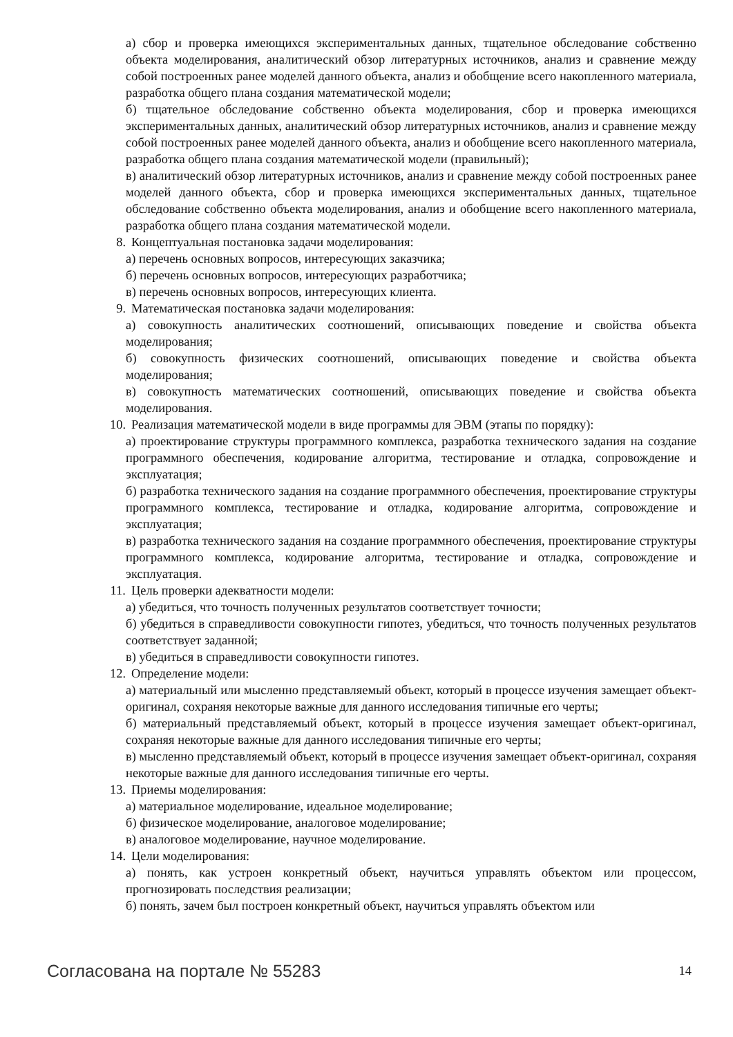а) сбор и проверка имеющихся экспериментальных данных, тщательное обследование собственно объекта моделирования, аналитический обзор литературных источников, анализ и сравнение между собой построенных ранее моделей данного объекта, анализ и обобщение всего накопленного материала, разработка общего плана создания математической модели;
б) тщательное обследование собственно объекта моделирования, сбор и проверка имеющихся экспериментальных данных, аналитический обзор литературных источников, анализ и сравнение между собой построенных ранее моделей данного объекта, анализ и обобщение всего накопленного материала, разработка общего плана создания математической модели (правильный);
в) аналитический обзор литературных источников, анализ и сравнение между собой построенных ранее моделей данного объекта, сбор и проверка имеющихся экспериментальных данных, тщательное обследование собственно объекта моделирования, анализ и обобщение всего накопленного материала, разработка общего плана создания математической модели.
8. Концептуальная постановка задачи моделирования:
а) перечень основных вопросов, интересующих заказчика;
б) перечень основных вопросов, интересующих разработчика;
в) перечень основных вопросов, интересующих клиента.
9. Математическая постановка задачи моделирования:
а) совокупность аналитических соотношений, описывающих поведение и свойства объекта моделирования;
б) совокупность физических соотношений, описывающих поведение и свойства объекта моделирования;
в) совокупность математических соотношений, описывающих поведение и свойства объекта моделирования.
10. Реализация математической модели в виде программы для ЭВМ (этапы по порядку):
а) проектирование структуры программного комплекса, разработка технического задания на создание программного обеспечения, кодирование алгоритма, тестирование и отладка, сопровождение и эксплуатация;
б) разработка технического задания на создание программного обеспечения, проектирование структуры программного комплекса, тестирование и отладка, кодирование алгоритма, сопровождение и эксплуатация;
в) разработка технического задания на создание программного обеспечения, проектирование структуры программного комплекса, кодирование алгоритма, тестирование и отладка, сопровождение и эксплуатация.
11. Цель проверки адекватности модели:
а) убедиться, что точность полученных результатов соответствует точности;
б) убедиться в справедливости совокупности гипотез, убедиться, что точность полученных результатов соответствует заданной;
в) убедиться в справедливости совокупности гипотез.
12. Определение модели:
а) материальный или мысленно представляемый объект, который в процессе изучения замещает объект-оригинал, сохраняя некоторые важные для данного исследования типичные его черты;
б) материальный представляемый объект, который в процессе изучения замещает объект-оригинал, сохраняя некоторые важные для данного исследования типичные его черты;
в) мысленно представляемый объект, который в процессе изучения замещает объект-оригинал, сохраняя некоторые важные для данного исследования типичные его черты.
13. Приемы моделирования:
а) материальное моделирование, идеальное моделирование;
б) физическое моделирование, аналоговое моделирование;
в) аналоговое моделирование, научное моделирование.
14. Цели моделирования:
а) понять, как устроен конкретный объект, научиться управлять объектом или процессом, прогнозировать последствия реализации;
б) понять, зачем был построен конкретный объект, научиться управлять объектом или
Согласована на портале № 55283 14